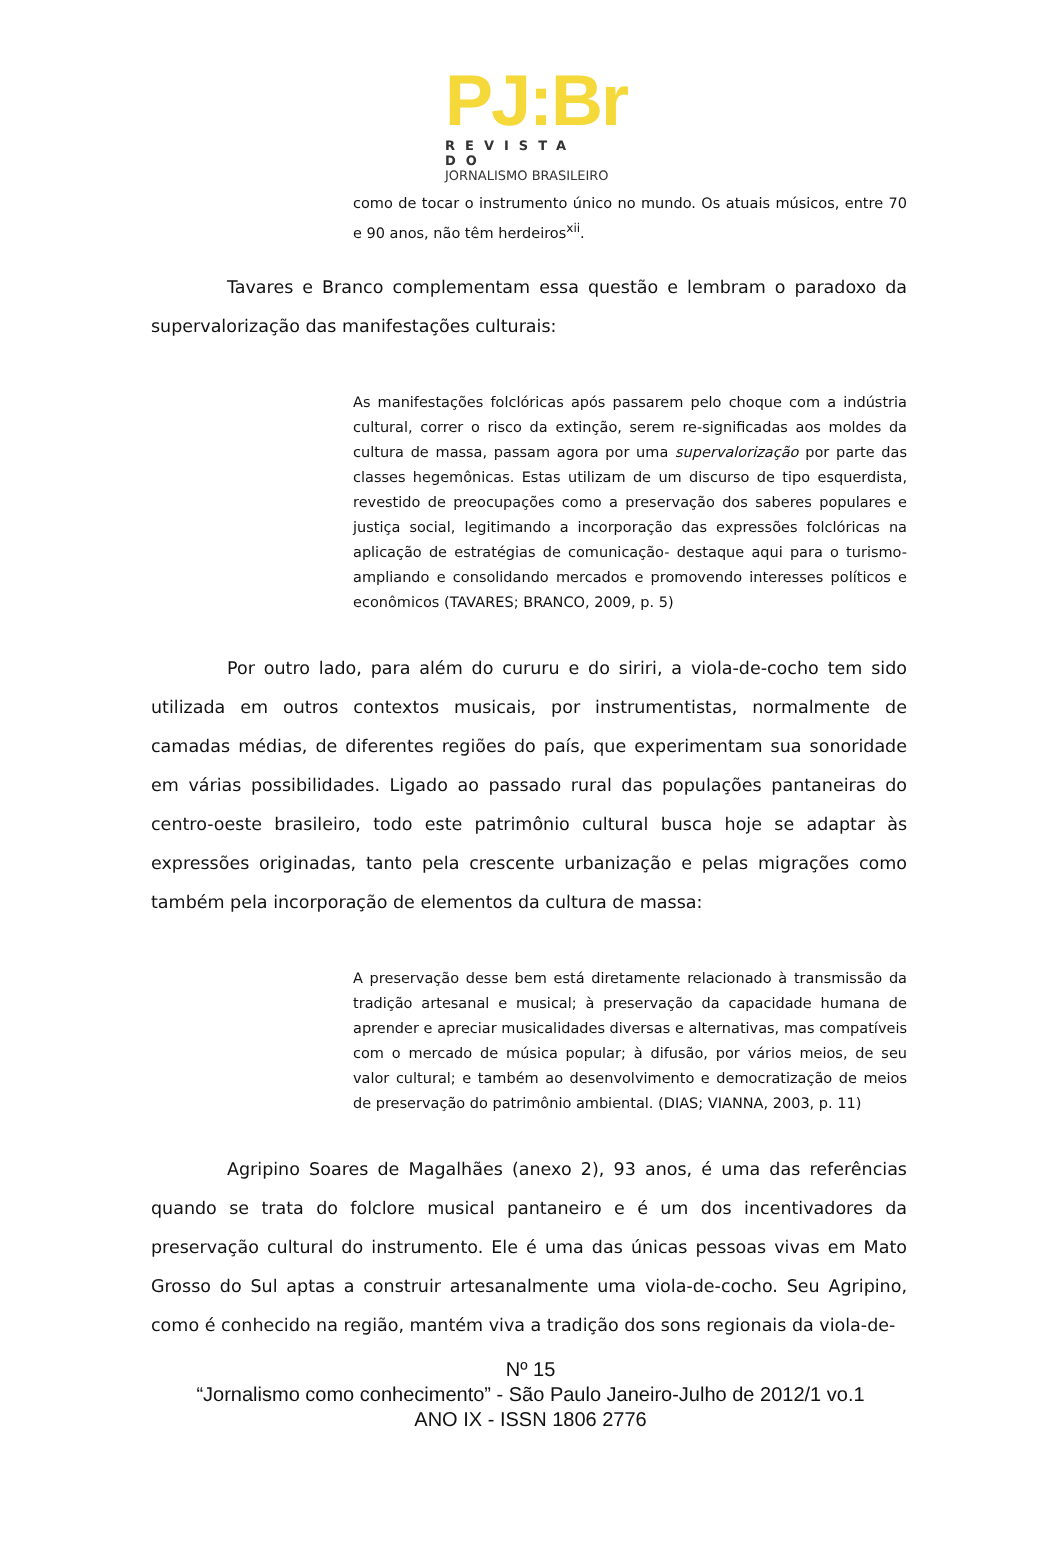PJ:Br
REVISTA DO
JORNALISMO BRASILEIRO
como de tocar o instrumento único no mundo. Os atuais músicos, entre 70 e 90 anos, não têm herdeiros<sup>xii</sup>.
Tavares e Branco complementam essa questão e lembram o paradoxo da supervalorização das manifestações culturais:
As manifestações folclóricas após passarem pelo choque com a indústria cultural, correr o risco da extinção, serem re-significadas aos moldes da cultura de massa, passam agora por uma supervalorização por parte das classes hegemônicas. Estas utilizam de um discurso de tipo esquerdista, revestido de preocupações como a preservação dos saberes populares e justiça social, legitimando a incorporação das expressões folclóricas na aplicação de estratégias de comunicação- destaque aqui para o turismo- ampliando e consolidando mercados e promovendo interesses políticos e econômicos (TAVARES; BRANCO, 2009, p. 5)
Por outro lado, para além do cururu e do siriri, a viola-de-cocho tem sido utilizada em outros contextos musicais, por instrumentistas, normalmente de camadas médias, de diferentes regiões do país, que experimentam sua sonoridade em várias possibilidades. Ligado ao passado rural das populações pantaneiras do centro-oeste brasileiro, todo este patrimônio cultural busca hoje se adaptar às expressões originadas, tanto pela crescente urbanização e pelas migrações como também pela incorporação de elementos da cultura de massa:
A preservação desse bem está diretamente relacionado à transmissão da tradição artesanal e musical; à preservação da capacidade humana de aprender e apreciar musicalidades diversas e alternativas, mas compatíveis com o mercado de música popular; à difusão, por vários meios, de seu valor cultural; e também ao desenvolvimento e democratização de meios de preservação do patrimônio ambiental. (DIAS; VIANNA, 2003, p. 11)
Agripino Soares de Magalhães (anexo 2), 93 anos, é uma das referências quando se trata do folclore musical pantaneiro e é um dos incentivadores da preservação cultural do instrumento. Ele é uma das únicas pessoas vivas em Mato Grosso do Sul aptas a construir artesanalmente uma viola-de-cocho. Seu Agripino, como é conhecido na região, mantém viva a tradição dos sons regionais da viola-de-
Nº 15
“Jornalismo como conhecimento” - São Paulo Janeiro-Julho de 2012/1 vo.1
ANO IX - ISSN 1806 2776